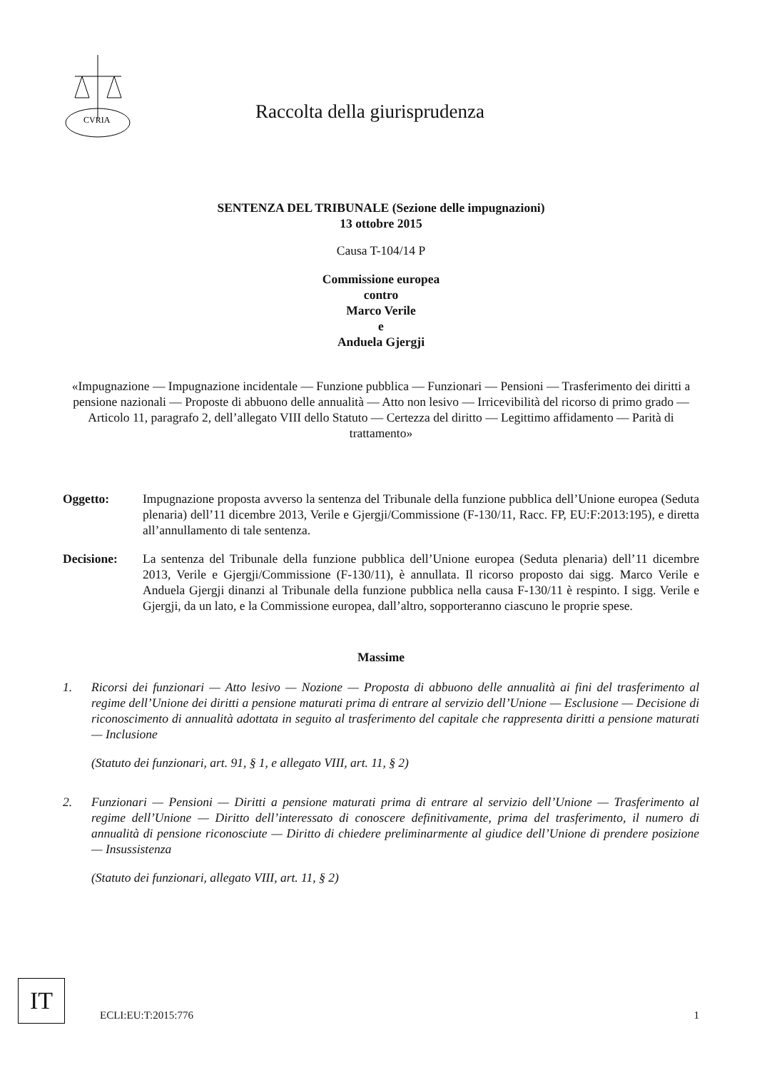CVRIA
Raccolta della giurisprudenza
SENTENZA DEL TRIBUNALE (Sezione delle impugnazioni)
13 ottobre 2015
Causa T-104/14 P
Commissione europea
contro
Marco Verile
e
Anduela Gjergji
«Impugnazione — Impugnazione incidentale — Funzione pubblica — Funzionari — Pensioni — Trasferimento dei diritti a pensione nazionali — Proposte di abbuono delle annualità — Atto non lesivo — Irricevibilità del ricorso di primo grado — Articolo 11, paragrafo 2, dell’allegato VIII dello Statuto — Certezza del diritto — Legittimo affidamento — Parità di trattamento»
Oggetto: Impugnazione proposta avverso la sentenza del Tribunale della funzione pubblica dell’Unione europea (Seduta plenaria) dell’11 dicembre 2013, Verile e Gjergji/Commissione (F-130/11, Racc. FP, EU:F:2013:195), e diretta all’annullamento di tale sentenza.
Decisione: La sentenza del Tribunale della funzione pubblica dell’Unione europea (Seduta plenaria) dell’11 dicembre 2013, Verile e Gjergji/Commissione (F-130/11), è annullata. Il ricorso proposto dai sigg. Marco Verile e Anduela Gjergji dinanzi al Tribunale della funzione pubblica nella causa F-130/11 è respinto. I sigg. Verile e Gjergji, da un lato, e la Commissione europea, dall’altro, sopporteranno ciascuno le proprie spese.
Massime
1. Ricorsi dei funzionari — Atto lesivo — Nozione — Proposta di abbuono delle annualità ai fini del trasferimento al regime dell’Unione dei diritti a pensione maturati prima di entrare al servizio dell’Unione — Esclusione — Decisione di riconoscimento di annualità adottata in seguito al trasferimento del capitale che rappresenta diritti a pensione maturati — Inclusione
(Statuto dei funzionari, art. 91, § 1, e allegato VIII, art. 11, § 2)
2. Funzionari — Pensioni — Diritti a pensione maturati prima di entrare al servizio dell’Unione — Trasferimento al regime dell’Unione — Diritto dell’interessato di conoscere definitivamente, prima del trasferimento, il numero di annualità di pensione riconosciute — Diritto di chiedere preliminarmente al giudice dell’Unione di prendere posizione — Insussistenza
(Statuto dei funzionari, allegato VIII, art. 11, § 2)
IT
ECLI:EU:T:2015:776 1